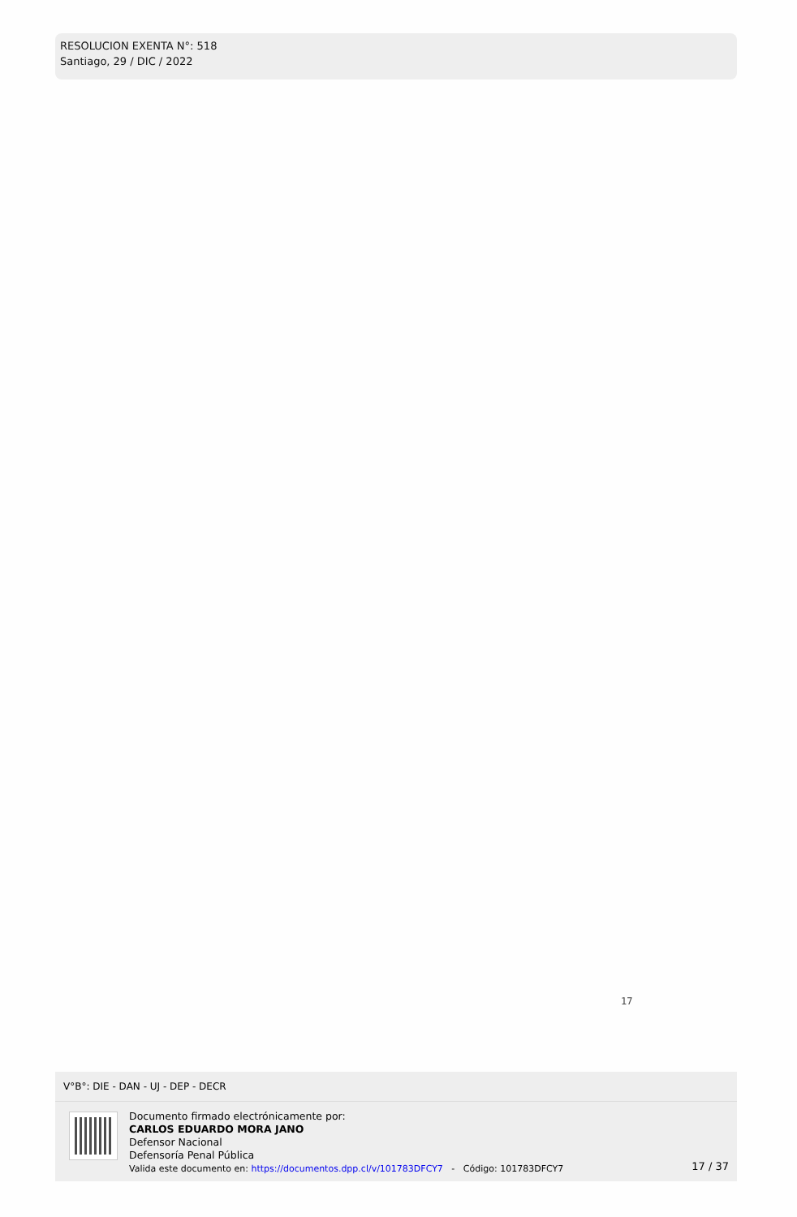RESOLUCION EXENTA N°: 518
Santiago, 29 / DIC / 2022
17
V°B°: DIE - DAN - UJ - DEP - DECR
Documento firmado electrónicamente por:
CARLOS EDUARDO MORA JANO
Defensor Nacional
Defensoría Penal Pública
Valida este documento en: https://documentos.dpp.cl/v/101783DFCY7 - Código: 101783DFCY7
17 / 37